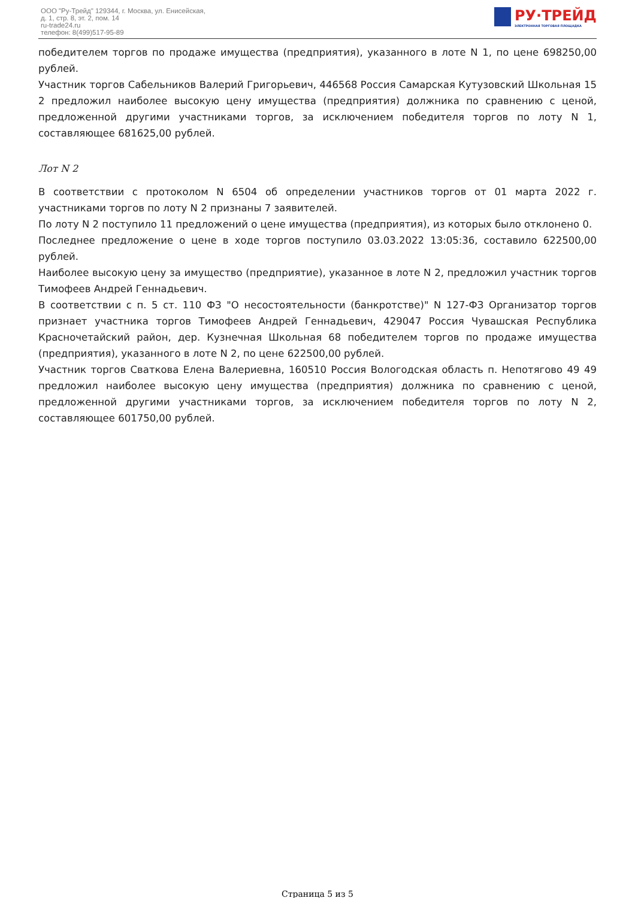ООО "Ру-Трейд" 129344, г. Москва, ул. Енисейская,
д. 1, стр. 8, эт. 2, пом. 14
ru-trade24.ru
телефон: 8(499)517-95-89
РУ·ТРЕЙД
ЭЛЕКТРОННАЯ ТОРГОВАЯ ПЛОЩАДКА
победителем торгов по продаже имущества (предприятия), указанного в лоте N 1, по цене 698250,00 рублей.
Участник торгов Сабельников Валерий Григорьевич, 446568 Россия Самарская Кутузовский Школьная 15 2 предложил наиболее высокую цену имущества (предприятия) должника по сравнению с ценой, предложенной другими участниками торгов, за исключением победителя торгов по лоту N 1, составляющее 681625,00 рублей.
Лот N 2
В соответствии с протоколом N 6504 об определении участников торгов от 01 марта 2022 г. участниками торгов по лоту N 2 признаны 7 заявителей.
По лоту N 2 поступило 11 предложений о цене имущества (предприятия), из которых было отклонено 0.
Последнее предложение о цене в ходе торгов поступило 03.03.2022 13:05:36, составило 622500,00 рублей.
Наиболее высокую цену за имущество (предприятие), указанное в лоте N 2, предложил участник торгов Тимофеев Андрей Геннадьевич.
В соответствии с п. 5 ст. 110 ФЗ "О несостоятельности (банкротстве)" N 127-ФЗ Организатор торгов признает участника торгов Тимофеев Андрей Геннадьевич, 429047 Россия Чувашская Республика Красночетайский район, дер. Кузнечная Школьная 68 победителем торгов по продаже имущества (предприятия), указанного в лоте N 2, по цене 622500,00 рублей.
Участник торгов Сваткова Елена Валериевна, 160510 Россия Вологодская область п. Непотягово 49 49 предложил наиболее высокую цену имущества (предприятия) должника по сравнению с ценой, предложенной другими участниками торгов, за исключением победителя торгов по лоту N 2, составляющее 601750,00 рублей.
Страница 5 из 5